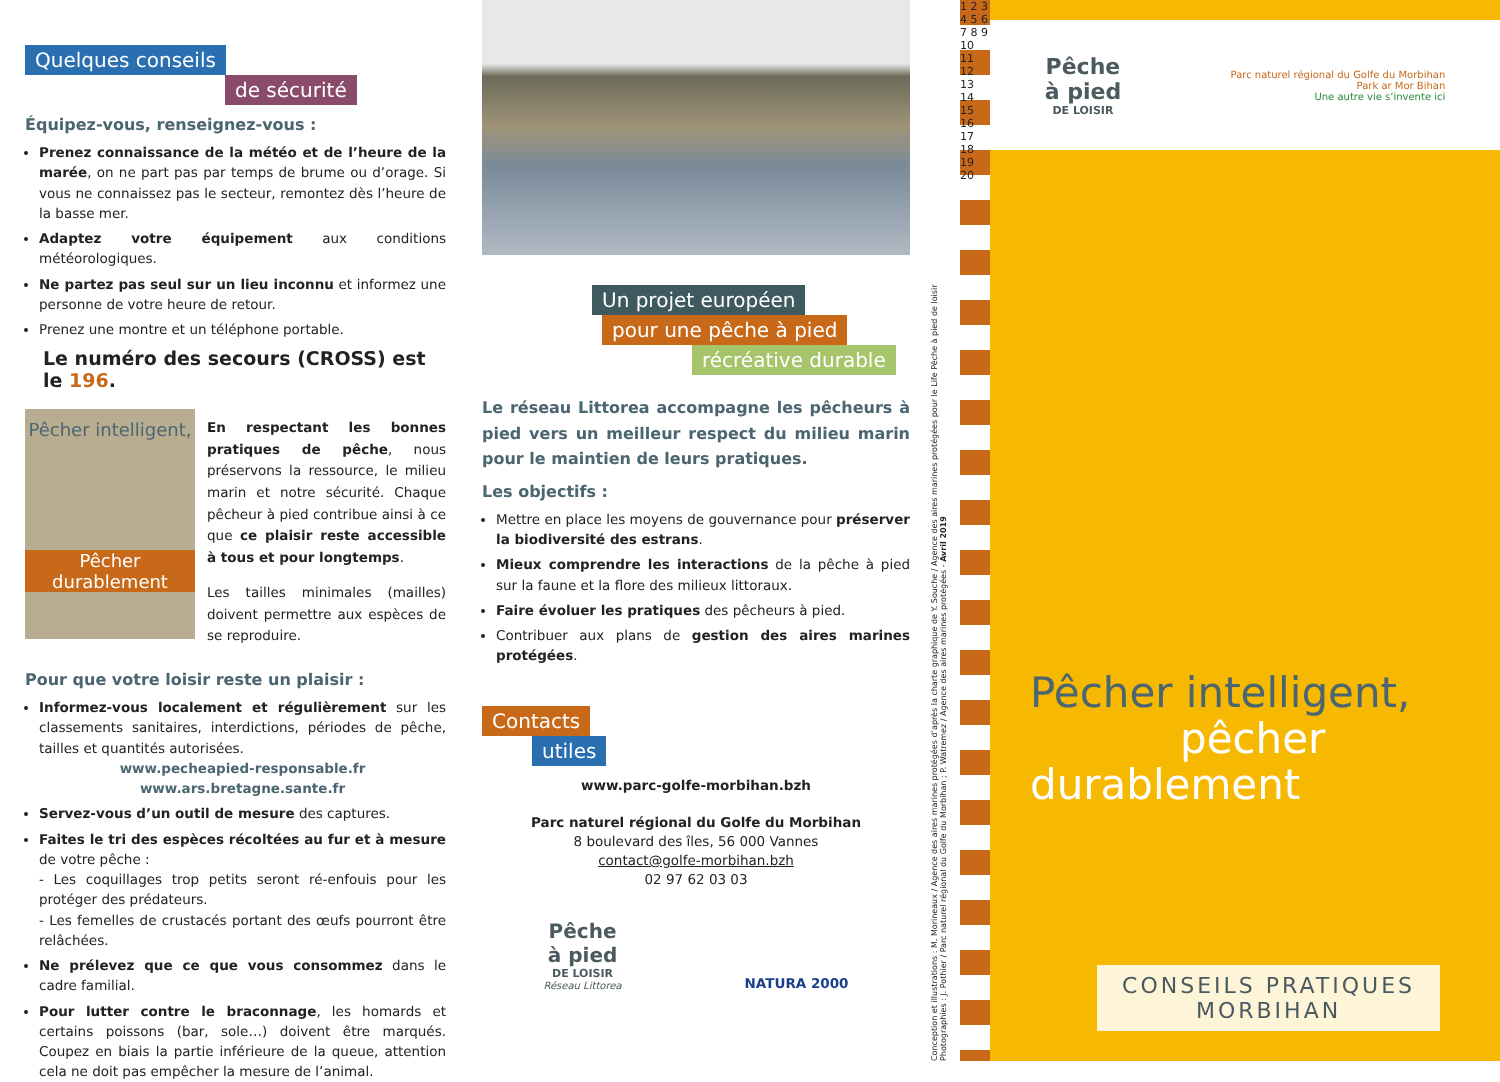Quelques conseils
de sécurité
Équipez-vous, renseignez-vous :
Prenez connaissance de la météo et de l’heure de la marée, on ne part pas par temps de brume ou d’orage. Si vous ne connaissez pas le secteur, remontez dès l’heure de la basse mer.
Adaptez votre équipement aux conditions météorologiques.
Ne partez pas seul sur un lieu inconnu et informez une personne de votre heure de retour.
Prenez une montre et un téléphone portable.
Le numéro des secours (CROSS) est le 196.
Pêcher intelligent,
Pêcher durablement
En respectant les bonnes pratiques de pêche, nous préservons la ressource, le milieu marin et notre sécurité. Chaque pêcheur à pied contribue ainsi à ce que ce plaisir reste accessible à tous et pour longtemps.
Les tailles minimales (mailles) doivent permettre aux espèces de se reproduire.
Pour que votre loisir reste un plaisir :
Informez-vous localement et régulièrement sur les classements sanitaires, interdictions, périodes de pêche, tailles et quantités autorisées.
www.pecheapied-responsable.fr
www.ars.bretagne.sante.fr
Servez-vous d’un outil de mesure des captures.
Faites le tri des espèces récoltées au fur et à mesure de votre pêche :
- Les coquillages trop petits seront ré-enfouis pour les protéger des prédateurs.
- Les femelles de crustacés portant des œufs pourront être relâchées.
Ne prélevez que ce que vous consommez dans le cadre familial.
Pour lutter contre le braconnage, les homards et certains poissons (bar, sole…) doivent être marqués. Coupez en biais la partie inférieure de la queue, attention cela ne doit pas empêcher la mesure de l’animal.
Un projet européen
pour une pêche à pied
récréative durable
Le réseau Littorea accompagne les pêcheurs à pied vers un meilleur respect du milieu marin pour le maintien de leurs pratiques.
Les objectifs :
Mettre en place les moyens de gouvernance pour préserver la biodiversité des estrans.
Mieux comprendre les interactions de la pêche à pied sur la faune et la flore des milieux littoraux.
Faire évoluer les pratiques des pêcheurs à pied.
Contribuer aux plans de gestion des aires marines protégées.
Contacts
utiles
www.parc-golfe-morbihan.bzh
Parc naturel régional du Golfe du Morbihan
8 boulevard des îles, 56 000 Vannes
contact@golfe-morbihan.bzh
02 97 62 03 03
Pêche
à pied
DE LOISIR
Réseau Littorea
NATURA 2000
Conception et illustrations : M. Morineaux / Agence des aires marines protégées d’après la charte graphique de Y. Souche / Agence des aires marines protégées pour le Life Pêche à pied de loisir
Photographies : J. Pothier / Parc naturel régional du Golfe du Morbihan ; P. Watremez / Agence des aires marines protégées - Avril 2019
1 2 3 4 5 6 7 8 9 10 11 12 13 14 15 16 17 18 19 20
Pêche
à pied
DE LOISIR
Parc naturel régional du Golfe du Morbihan
Park ar Mor Bihan
Une autre vie s’invente ici
Pêcher intelligent,
pêcher durablement
CONSEILS PRATIQUES
MORBIHAN